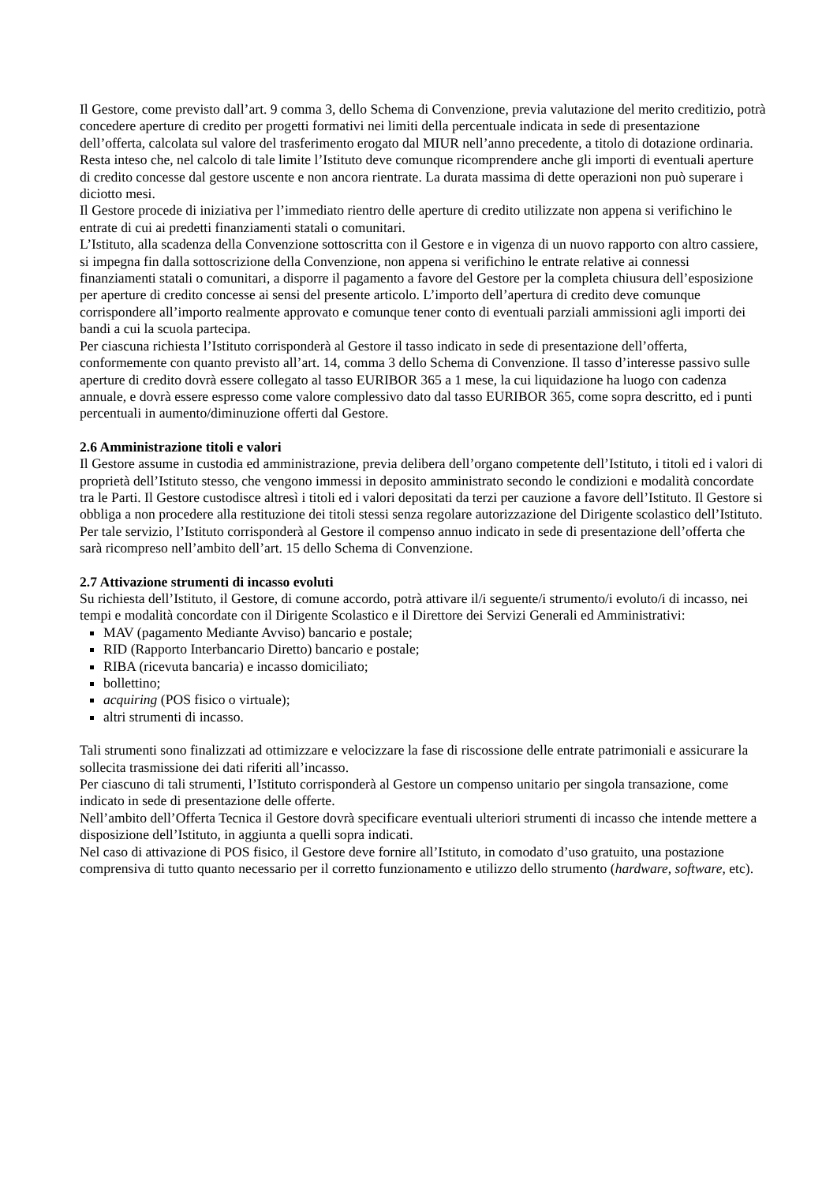Il Gestore, come previsto dall’art. 9 comma 3, dello Schema di Convenzione, previa valutazione del merito creditizio, potrà concedere aperture di credito per progetti formativi nei limiti della percentuale indicata in sede di presentazione dell’offerta, calcolata sul valore del trasferimento erogato dal MIUR nell’anno precedente, a titolo di dotazione ordinaria.
Resta inteso che, nel calcolo di tale limite l’Istituto deve comunque ricomprendere anche gli importi di eventuali aperture di credito concesse dal gestore uscente e non ancora rientrate. La durata massima di dette operazioni non può superare i diciotto mesi.
Il Gestore procede di iniziativa per l’immediato rientro delle aperture di credito utilizzate non appena si verifichino le entrate di cui ai predetti finanziamenti statali o comunitari.
L’Istituto, alla scadenza della Convenzione sottoscritta con il Gestore e in vigenza di un nuovo rapporto con altro cassiere, si impegna fin dalla sottoscrizione della Convenzione, non appena si verifichino le entrate relative ai connessi finanziamenti statali o comunitari, a disporre il pagamento a favore del Gestore per la completa chiusura dell’esposizione per aperture di credito concesse ai sensi del presente articolo. L’importo dell’apertura di credito deve comunque corrispondere all’importo realmente approvato e comunque tener conto di eventuali parziali ammissioni agli importi dei bandi a cui la scuola partecipa.
Per ciascuna richiesta l’Istituto corrisponderà al Gestore il tasso indicato in sede di presentazione dell’offerta, conformemente con quanto previsto all’art. 14, comma 3 dello Schema di Convenzione. Il tasso d’interesse passivo sulle aperture di credito dovrà essere collegato al tasso EURIBOR 365 a 1 mese, la cui liquidazione ha luogo con cadenza annuale, e dovrà essere espresso come valore complessivo dato dal tasso EURIBOR 365, come sopra descritto, ed i punti percentuali in aumento/diminuzione offerti dal Gestore.
2.6 Amministrazione titoli e valori
Il Gestore assume in custodia ed amministrazione, previa delibera dell’organo competente dell’Istituto, i titoli ed i valori di proprietà dell’Istituto stesso, che vengono immessi in deposito amministrato secondo le condizioni e modalità concordate tra le Parti. Il Gestore custodisce altresì i titoli ed i valori depositati da terzi per cauzione a favore dell’Istituto. Il Gestore si obbliga a non procedere alla restituzione dei titoli stessi senza regolare autorizzazione del Dirigente scolastico dell’Istituto.
Per tale servizio, l’Istituto corrisponderà al Gestore il compenso annuo indicato in sede di presentazione dell’offerta che sarà ricompreso nell’ambito dell’art. 15 dello Schema di Convenzione.
2.7 Attivazione strumenti di incasso evoluti
Su richiesta dell’Istituto, il Gestore, di comune accordo, potrà attivare il/i seguente/i strumento/i evoluto/i di incasso, nei tempi e modalità concordate con il Dirigente Scolastico e il Direttore dei Servizi Generali ed Amministrativi:
MAV (pagamento Mediante Avviso) bancario e postale;
RID (Rapporto Interbancario Diretto) bancario e postale;
RIBA (ricevuta bancaria) e incasso domiciliato;
bollettino;
acquiring (POS fisico o virtuale);
altri strumenti di incasso.
Tali strumenti sono finalizzati ad ottimizzare e velocizzare la fase di riscossione delle entrate patrimoniali e assicurare la sollecita trasmissione dei dati riferiti all’incasso.
Per ciascuno di tali strumenti, l’Istituto corrisponderà al Gestore un compenso unitario per singola transazione, come indicato in sede di presentazione delle offerte.
Nell’ambito dell’Offerta Tecnica il Gestore dovrà specificare eventuali ulteriori strumenti di incasso che intende mettere a disposizione dell’Istituto, in aggiunta a quelli sopra indicati.
Nel caso di attivazione di POS fisico, il Gestore deve fornire all’Istituto, in comodato d’uso gratuito, una postazione comprensiva di tutto quanto necessario per il corretto funzionamento e utilizzo dello strumento (hardware, software, etc).